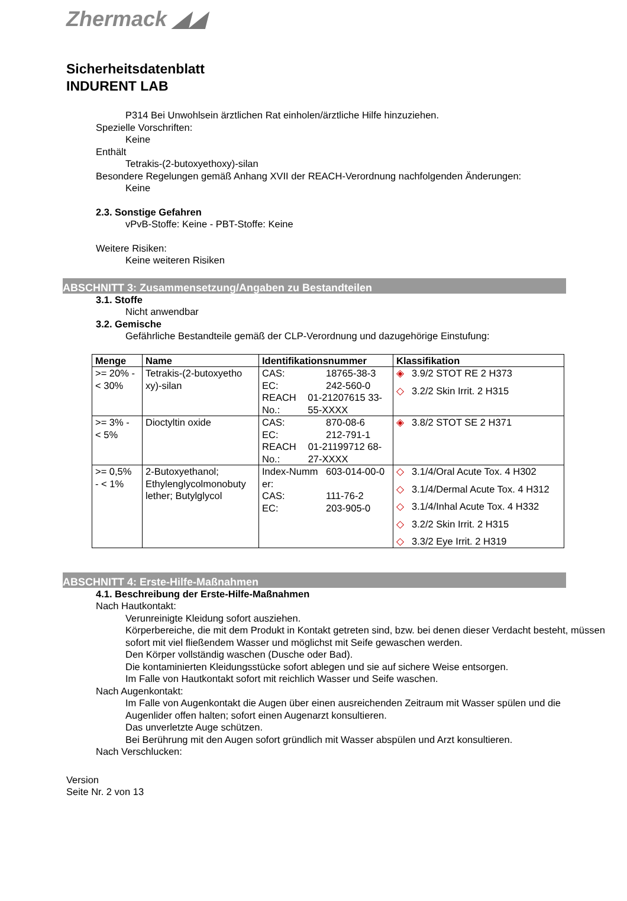Zhermack ◢◢
Sicherheitsdatenblatt
INDURENT LAB
P314 Bei Unwohlsein ärztlichen Rat einholen/ärztliche Hilfe hinzuziehen.
Spezielle Vorschriften:
Keine
Enthält
Tetrakis-(2-butoxyethoxy)-silan
Besondere Regelungen gemäß Anhang XVII der REACH-Verordnung nachfolgenden Änderungen:
Keine
2.3. Sonstige Gefahren
vPvB-Stoffe: Keine - PBT-Stoffe: Keine
Weitere Risiken:
Keine weiteren Risiken
ABSCHNITT 3: Zusammensetzung/Angaben zu Bestandteilen
3.1. Stoffe
Nicht anwendbar
3.2. Gemische
Gefährliche Bestandteile gemäß der CLP-Verordnung und dazugehörige Einstufung:
| Menge | Name | Identifikationsnummer | Klassifikation |
| --- | --- | --- | --- |
| >= 20% - < 30% | Tetrakis-(2-butoxyetho xy)-silan | CAS: 18765-38-3 EC: 242-560-0 REACH No.: 01-21207615 33-55-XXXX | ◈ 3.9/2 STOT RE 2 H373 ◇ 3.2/2 Skin Irrit. 2 H315 |
| >= 3% - < 5% | Dioctyltin oxide | CAS: 870-08-6 EC: 212-791-1 REACH No.: 01-21199712 68-27-XXXX | ◈ 3.8/2 STOT SE 2 H371 |
| >= 0,5% - < 1% | 2-Butoxyethanol; Ethylenglycolmonobuty lether; Butylglycol | Index-Numm er: 603-014-00-0 CAS: 111-76-2 EC: 203-905-0 | ◇ 3.1/4/Oral Acute Tox. 4 H302 ◇ 3.1/4/Dermal Acute Tox. 4 H312 ◇ 3.1/4/Inhal Acute Tox. 4 H332 ◇ 3.2/2 Skin Irrit. 2 H315 ◇ 3.3/2 Eye Irrit. 2 H319 |
ABSCHNITT 4: Erste-Hilfe-Maßnahmen
4.1. Beschreibung der Erste-Hilfe-Maßnahmen
Nach Hautkontakt:
Verunreinigte Kleidung sofort ausziehen.
Körperbereiche, die mit dem Produkt in Kontakt getreten sind, bzw. bei denen dieser Verdacht besteht, müssen sofort mit viel fließendem Wasser und möglichst mit Seife gewaschen werden.
Den Körper vollständig waschen (Dusche oder Bad).
Die kontaminierten Kleidungsstücke sofort ablegen und sie auf sichere Weise entsorgen.
Im Falle von Hautkontakt sofort mit reichlich Wasser und Seife waschen.
Nach Augenkontakt:
Im Falle von Augenkontakt die Augen über einen ausreichenden Zeitraum mit Wasser spülen und die Augenlider offen halten; sofort einen Augenarzt konsultieren.
Das unverletzte Auge schützen.
Bei Berührung mit den Augen sofort gründlich mit Wasser abspülen und Arzt konsultieren.
Nach Verschlucken:
Version
Seite Nr. 2 von 13